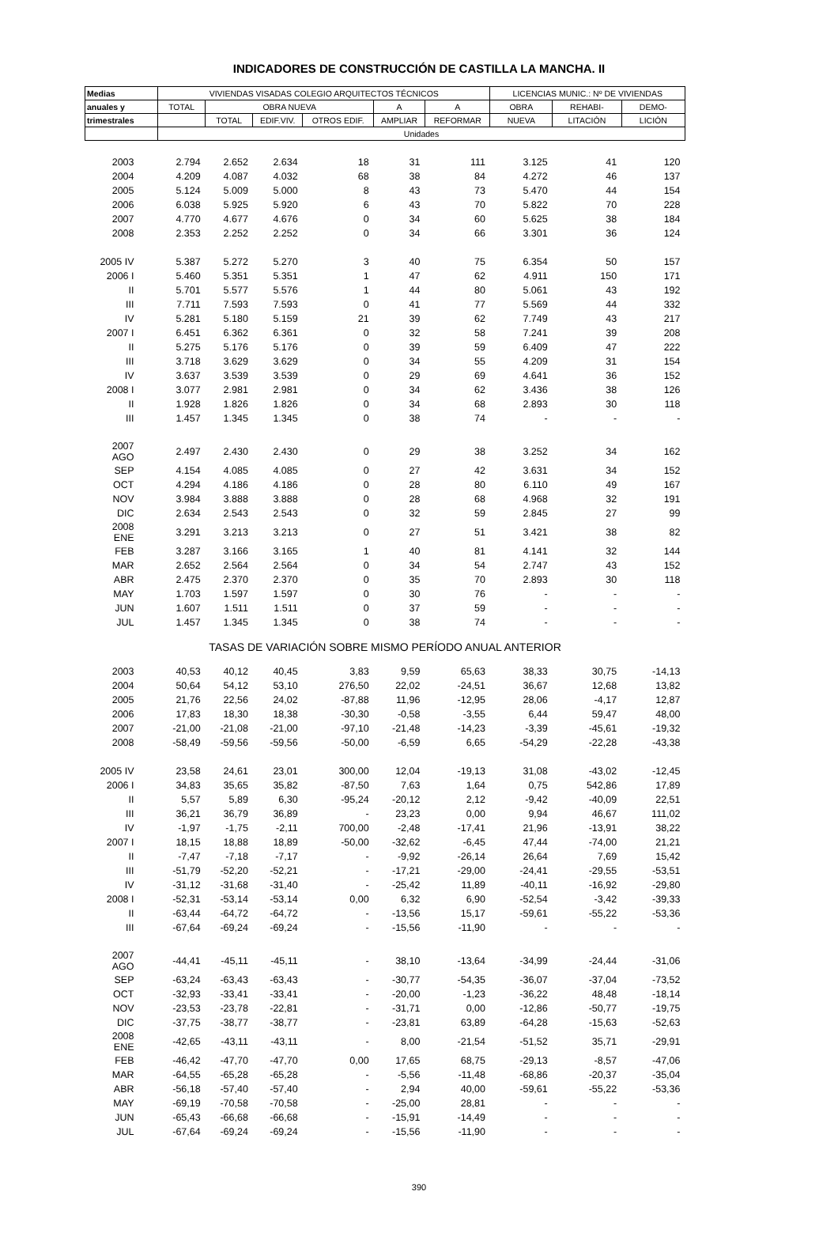INDICADORES DE CONSTRUCCIÓN DE CASTILLA LA MANCHA. II
| Medias | VIVIENDAS VISADAS COLEGIO ARQUITECTOS TÉCNICOS | | | | | | LICENCIAS MUNIC.: Nº DE VIVIENDAS | | |
| --- | --- | --- | --- | --- | --- | --- | --- | --- | --- |
| anuales y | TOTAL | OBRA NUEVA | | | A | A | OBRA | REHABI- | DEMO- |
| trimestrales | | TOTAL | EDIF.VIV. | OTROS EDIF. | AMPLIAR | REFORMAR | NUEVA | LITACIÓN | LICIÓN |
| | Unidades | | | | | | | | |
| 2003 | 2.794 | 2.652 | 2.634 | 18 | 31 | 111 | 3.125 | 41 | 120 |
| 2004 | 4.209 | 4.087 | 4.032 | 68 | 38 | 84 | 4.272 | 46 | 137 |
| 2005 | 5.124 | 5.009 | 5.000 | 8 | 43 | 73 | 5.470 | 44 | 154 |
| 2006 | 6.038 | 5.925 | 5.920 | 6 | 43 | 70 | 5.822 | 70 | 228 |
| 2007 | 4.770 | 4.677 | 4.676 | 0 | 34 | 60 | 5.625 | 38 | 184 |
| 2008 | 2.353 | 2.252 | 2.252 | 0 | 34 | 66 | 3.301 | 36 | 124 |
| 2005 IV | 5.387 | 5.272 | 5.270 | 3 | 40 | 75 | 6.354 | 50 | 157 |
| 2006 I | 5.460 | 5.351 | 5.351 | 1 | 47 | 62 | 4.911 | 150 | 171 |
| II | 5.701 | 5.577 | 5.576 | 1 | 44 | 80 | 5.061 | 43 | 192 |
| III | 7.711 | 7.593 | 7.593 | 0 | 41 | 77 | 5.569 | 44 | 332 |
| IV | 5.281 | 5.180 | 5.159 | 21 | 39 | 62 | 7.749 | 43 | 217 |
| 2007 I | 6.451 | 6.362 | 6.361 | 0 | 32 | 58 | 7.241 | 39 | 208 |
| II | 5.275 | 5.176 | 5.176 | 0 | 39 | 59 | 6.409 | 47 | 222 |
| III | 3.718 | 3.629 | 3.629 | 0 | 34 | 55 | 4.209 | 31 | 154 |
| IV | 3.637 | 3.539 | 3.539 | 0 | 29 | 69 | 4.641 | 36 | 152 |
| 2008 I | 3.077 | 2.981 | 2.981 | 0 | 34 | 62 | 3.436 | 38 | 126 |
| II | 1.928 | 1.826 | 1.826 | 0 | 34 | 68 | 2.893 | 30 | 118 |
| III | 1.457 | 1.345 | 1.345 | 0 | 38 | 74 | - | - | - |
| 2007 AGO | 2.497 | 2.430 | 2.430 | 0 | 29 | 38 | 3.252 | 34 | 162 |
| SEP | 4.154 | 4.085 | 4.085 | 0 | 27 | 42 | 3.631 | 34 | 152 |
| OCT | 4.294 | 4.186 | 4.186 | 0 | 28 | 80 | 6.110 | 49 | 167 |
| NOV | 3.984 | 3.888 | 3.888 | 0 | 28 | 68 | 4.968 | 32 | 191 |
| DIC | 2.634 | 2.543 | 2.543 | 0 | 32 | 59 | 2.845 | 27 | 99 |
| 2008 ENE | 3.291 | 3.213 | 3.213 | 0 | 27 | 51 | 3.421 | 38 | 82 |
| FEB | 3.287 | 3.166 | 3.165 | 1 | 40 | 81 | 4.141 | 32 | 144 |
| MAR | 2.652 | 2.564 | 2.564 | 0 | 34 | 54 | 2.747 | 43 | 152 |
| ABR | 2.475 | 2.370 | 2.370 | 0 | 35 | 70 | 2.893 | 30 | 118 |
| MAY | 1.703 | 1.597 | 1.597 | 0 | 30 | 76 | - | - | - |
| JUN | 1.607 | 1.511 | 1.511 | 0 | 37 | 59 | - | - | - |
| JUL | 1.457 | 1.345 | 1.345 | 0 | 38 | 74 | - | - | - |
| TASAS DE VARIACIÓN SOBRE MISMO PERÍODO ANUAL ANTERIOR | | | | | | | | | |
| 2003 | 40,53 | 40,12 | 40,45 | 3,83 | 9,59 | 65,63 | 38,33 | 30,75 | -14,13 |
| 2004 | 50,64 | 54,12 | 53,10 | 276,50 | 22,02 | -24,51 | 36,67 | 12,68 | 13,82 |
| 2005 | 21,76 | 22,56 | 24,02 | -87,88 | 11,96 | -12,95 | 28,06 | -4,17 | 12,87 |
| 2006 | 17,83 | 18,30 | 18,38 | -30,30 | -0,58 | -3,55 | 6,44 | 59,47 | 48,00 |
| 2007 | -21,00 | -21,08 | -21,00 | -97,10 | -21,48 | -14,23 | -3,39 | -45,61 | -19,32 |
| 2008 | -58,49 | -59,56 | -59,56 | -50,00 | -6,59 | 6,65 | -54,29 | -22,28 | -43,38 |
| 2005 IV | 23,58 | 24,61 | 23,01 | 300,00 | 12,04 | -19,13 | 31,08 | -43,02 | -12,45 |
| 2006 I | 34,83 | 35,65 | 35,82 | -87,50 | 7,63 | 1,64 | 0,75 | 542,86 | 17,89 |
| II | 5,57 | 5,89 | 6,30 | -95,24 | -20,12 | 2,12 | -9,42 | -40,09 | 22,51 |
| III | 36,21 | 36,79 | 36,89 | - | 23,23 | 0,00 | 9,94 | 46,67 | 111,02 |
| IV | -1,97 | -1,75 | -2,11 | 700,00 | -2,48 | -17,41 | 21,96 | -13,91 | 38,22 |
| 2007 I | 18,15 | 18,88 | 18,89 | -50,00 | -32,62 | -6,45 | 47,44 | -74,00 | 21,21 |
| II | -7,47 | -7,18 | -7,17 | - | -9,92 | -26,14 | 26,64 | 7,69 | 15,42 |
| III | -51,79 | -52,20 | -52,21 | - | -17,21 | -29,00 | -24,41 | -29,55 | -53,51 |
| IV | -31,12 | -31,68 | -31,40 | - | -25,42 | 11,89 | -40,11 | -16,92 | -29,80 |
| 2008 I | -52,31 | -53,14 | -53,14 | 0,00 | 6,32 | 6,90 | -52,54 | -3,42 | -39,33 |
| II | -63,44 | -64,72 | -64,72 | - | -13,56 | 15,17 | -59,61 | -55,22 | -53,36 |
| III | -67,64 | -69,24 | -69,24 | - | -15,56 | -11,90 | - | - | - |
| 2007 AGO | -44,41 | -45,11 | -45,11 | - | 38,10 | -13,64 | -34,99 | -24,44 | -31,06 |
| SEP | -63,24 | -63,43 | -63,43 | - | -30,77 | -54,35 | -36,07 | -37,04 | -73,52 |
| OCT | -32,93 | -33,41 | -33,41 | - | -20,00 | -1,23 | -36,22 | 48,48 | -18,14 |
| NOV | -23,53 | -23,78 | -22,81 | - | -31,71 | 0,00 | -12,86 | -50,77 | -19,75 |
| DIC | -37,75 | -38,77 | -38,77 | - | -23,81 | 63,89 | -64,28 | -15,63 | -52,63 |
| 2008 ENE | -42,65 | -43,11 | -43,11 | - | 8,00 | -21,54 | -51,52 | 35,71 | -29,91 |
| FEB | -46,42 | -47,70 | -47,70 | 0,00 | 17,65 | 68,75 | -29,13 | -8,57 | -47,06 |
| MAR | -64,55 | -65,28 | -65,28 | - | -5,56 | -11,48 | -68,86 | -20,37 | -35,04 |
| ABR | -56,18 | -57,40 | -57,40 | - | 2,94 | 40,00 | -59,61 | -55,22 | -53,36 |
| MAY | -69,19 | -70,58 | -70,58 | - | -25,00 | 28,81 | - | - | - |
| JUN | -65,43 | -66,68 | -66,68 | - | -15,91 | -14,49 | - | - | - |
| JUL | -67,64 | -69,24 | -69,24 | - | -15,56 | -11,90 | - | - | - |
390